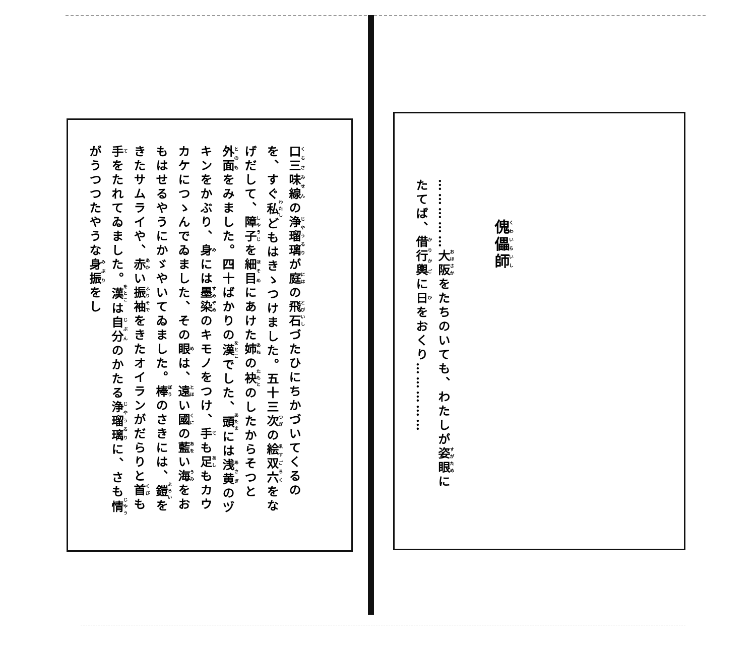傀儡師
……………大阪をたちのいても、わたしが姿眼に
たてば、借行輿に日をおくり……………
口三味線の浄瑠璃が庭の飛石づたひにちかづいてくるのを、すぐ私どもはきゝつけました。五十三次の絵双六をなげだして、障子を細目にあけた姉の袂のしたからそつと外面をみました。四十ばかりの漢でした、頭には浅黄のヅキンをかぶり、身には墨染のキモノをつけ、手も足もカウカケにつゝんでゐました、その眼は、遠い國の藍い海をおもはせるやうにかゞやいてゐました。棒のさきには、鎧をきたサムライや、赤い振袖をきたオイランがだらりと首も手をたれてゐました。漢は自分のかたる浄瑠璃に、さも情がうつつたやうな身振をし